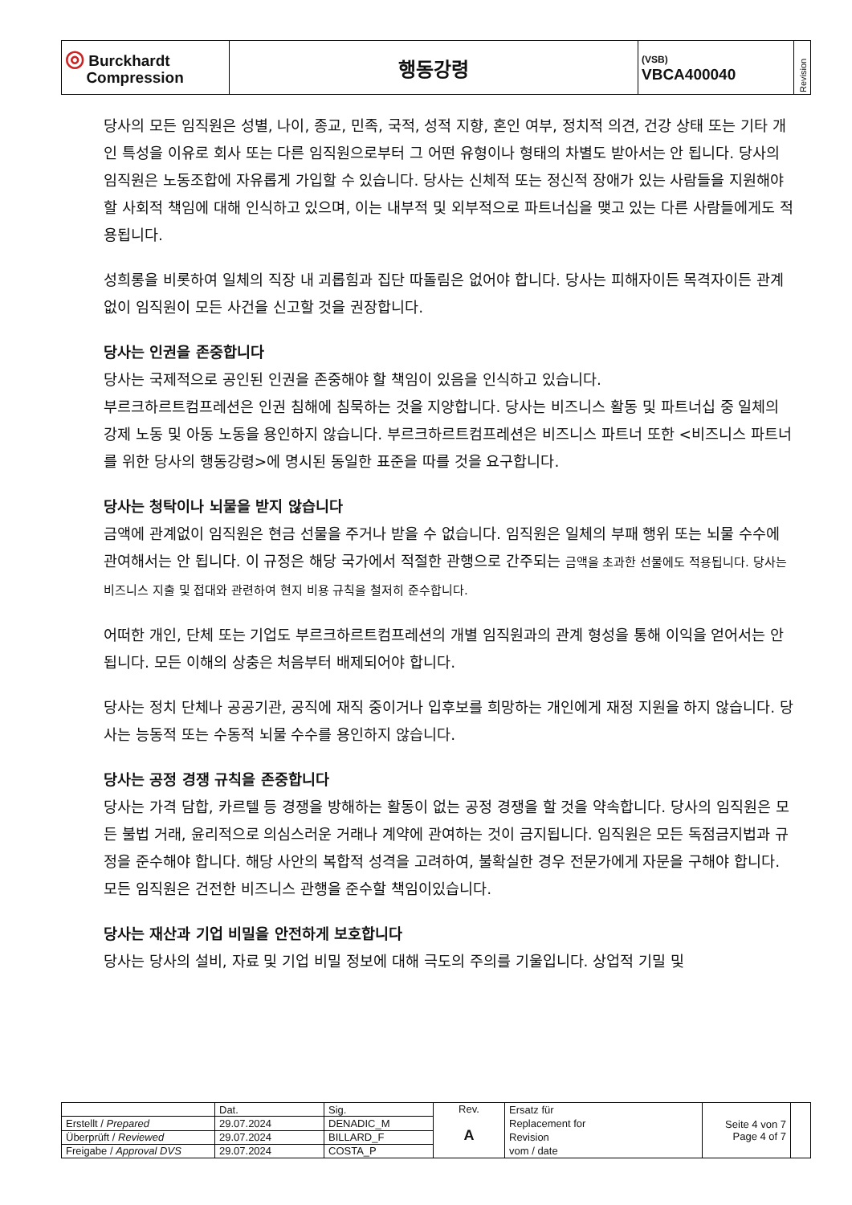| ◎ Burckhardt Compression | 행동강령 | (VSB) VBCA400040 | Revision |
당사의 모든 임직원은 성별, 나이, 종교, 민족, 국적, 성적 지향, 혼인 여부, 정치적 의견, 건강 상태 또는 기타 개인 특성을 이유로 회사 또는 다른 임직원으로부터 그 어떤 유형이나 형태의 차별도 받아서는 안 됩니다. 당사의 임직원은 노동조합에 자유롭게 가입할 수 있습니다. 당사는 신체적 또는 정신적 장애가 있는 사람들을 지원해야 할 사회적 책임에 대해 인식하고 있으며, 이는 내부적 및 외부적으로 파트너십을 맺고 있는 다른 사람들에게도 적용됩니다.
성희롱을 비롯하여 일체의 직장 내 괴롭힘과 집단 따돌림은 없어야 합니다. 당사는 피해자이든 목격자이든 관계없이 임직원이 모든 사건을 신고할 것을 권장합니다.
당사는 인권을 존중합니다
당사는 국제적으로 공인된 인권을 존중해야 할 책임이 있음을 인식하고 있습니다.
부르크하르트컴프레션은 인권 침해에 침묵하는 것을 지양합니다. 당사는 비즈니스 활동 및 파트너십 중 일체의 강제 노동 및 아동 노동을 용인하지 않습니다. 부르크하르트컴프레션은 비즈니스 파트너 또한 <비즈니스 파트너를 위한 당사의 행동강령>에 명시된 동일한 표준을 따를 것을 요구합니다.
당사는 청탁이나 뇌물을 받지 않습니다
금액에 관계없이 임직원은 현금 선물을 주거나 받을 수 없습니다. 임직원은 일체의 부패 행위 또는 뇌물 수수에 관여해서는 안 됩니다. 이 규정은 해당 국가에서 적절한 관행으로 간주되는 금액을 초과한 선물에도 적용됩니다. 당사는 비즈니스 지출 및 접대와 관련하여 현지 비용 규칙을 철저히 준수합니다.
어떠한 개인, 단체 또는 기업도 부르크하르트컴프레션의 개별 임직원과의 관계 형성을 통해 이익을 얻어서는 안 됩니다. 모든 이해의 상충은 처음부터 배제되어야 합니다.
당사는 정치 단체나 공공기관, 공직에 재직 중이거나 입후보를 희망하는 개인에게 재정 지원을 하지 않습니다. 당사는 능동적 또는 수동적 뇌물 수수를 용인하지 않습니다.
당사는 공정 경쟁 규칙을 존중합니다
당사는 가격 담합, 카르텔 등 경쟁을 방해하는 활동이 없는 공정 경쟁을 할 것을 약속합니다. 당사의 임직원은 모든 불법 거래, 윤리적으로 의심스러운 거래나 계약에 관여하는 것이 금지됩니다. 임직원은 모든 독점금지법과 규정을 준수해야 합니다. 해당 사안의 복합적 성격을 고려하여, 불확실한 경우 전문가에게 자문을 구해야 합니다. 모든 임직원은 건전한 비즈니스 관행을 준수할 책임이있습니다.
당사는 재산과 기업 비밀을 안전하게 보호합니다
당사는 당사의 설비, 자료 및 기업 비밀 정보에 대해 극도의 주의를 기울입니다. 상업적 기밀 및
| | Dat. | Sig. | Rev. A | Ersatz für Replacement for Revision vom / date | Seite 4 von 7 Page 4 of 7 | |
| Erstellt / Prepared | 29.07.2024 | DENADIC_M | | | | |
| Überprüft / Reviewed | 29.07.2024 | BILLARD_F | | | | |
| Freigabe / Approval DVS | 29.07.2024 | COSTA_P | | | | |